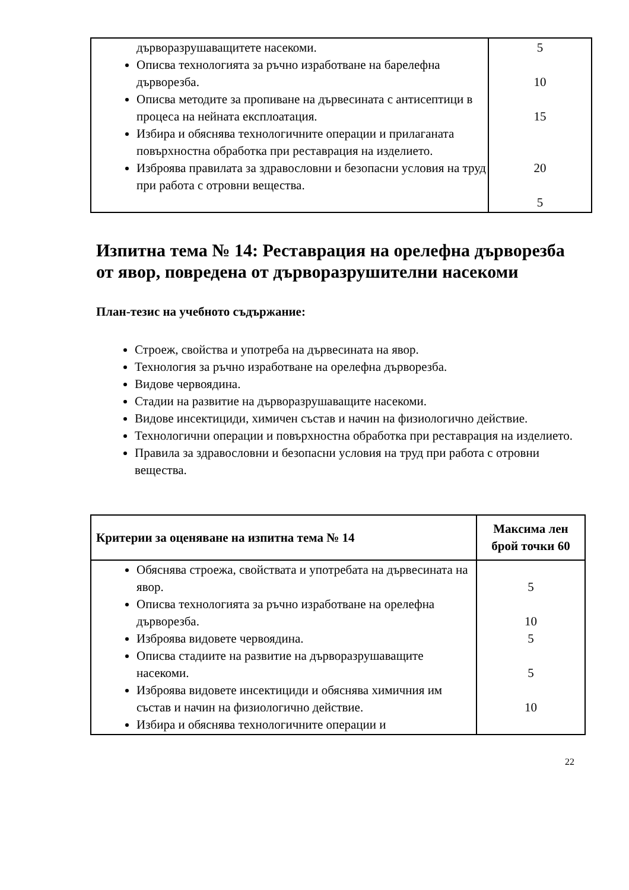| дърворазрушаващитете насекоми. Описва технологията за ръчно изработване на барелефна дърворезба. Описва методите за пропиване на дървесината с антисептици в процеса на нейната експлоатация. Избира и обяснява технологичните операции и прилаганата повърхностна обработка при реставрация на изделието. Изброява правилата за здравословни и безопасни условия на труд при работа с отровни вещества. | 5 10 15 20 5 |
Изпитна тема № 14: Реставрация на орелефна дърворезба от явор, повредена от дърворазрушителни насекоми
План-тезис на учебното съдържание:
Строеж, свойства и употреба на дървесината на явор.
Технология за ръчно изработване на орелефна дърворезба.
Видове червоядина.
Стадии на развитие на дърворазрушаващите насекоми.
Видове инсектициди, химичен състав и начин на физиологично действие.
Технологични операции и повърхностна обработка при реставрация на изделието.
Правила за здравословни и безопасни условия на труд при работа с отровни вещества.
| Критерии за оценяване на изпитна тема № 14 | Максима лен брой точки 60 |
| --- | --- |
| Обяснява строежа, свойствата и употребата на дървесината на явор. Описва технологията за ръчно изработване на орелефна дърворезба. Изброява видовете червоядина. Описва стадиите на развитие на дърворазрушаващите насекоми. Изброява видовете инсектициди и обяснява химичния им състав и начин на физиологично действие. Избира и обяснява технологичните операции и | 5 10 5 5 10 |
22